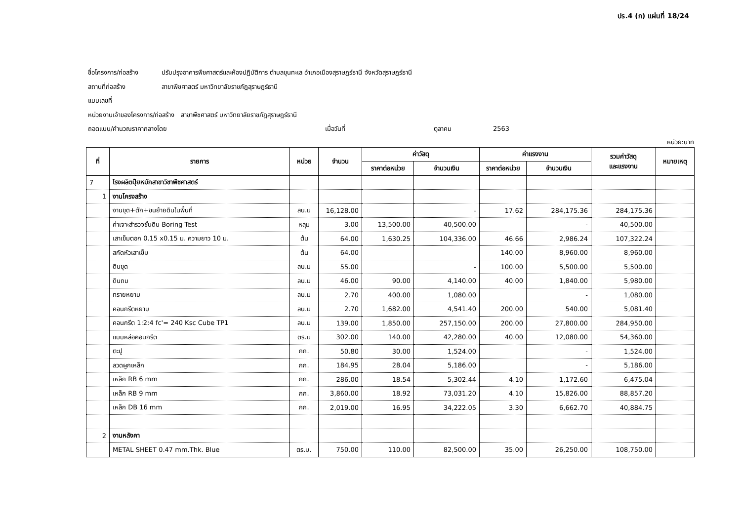ปร.4 (ก) แผ่นที่ 18/24
ชื่อโครงการ/ก่อสร้าง ปรับปรุงอาคารพืชศาสตร์และห้องปฏิบัติการ ตำบลขุนทะเล อำเภอเมืองสุราษฎร์ธานี จังหวัดสุราษฎร์ธานี
สถานที่ก่อสร้าง สาขาพืชศาสตร์ มหาวิทยาลัยราชภัฎสุราษฎร์ธานี
แบบเลขที่
หน่วยงานเจ้าของโครงการ/ก่อสร้าง สาขาพืชศาสตร์ มหาวิทยาลัยราชภัฎสุราษฎร์ธานี
ถอดแบบ/คำนวณราคากลางโดย เมื่อวันที่ ตุลาคม 2563
หน่วย:บาท
| ที่ | รายการ | หน่วย | จำนวน | ค่าวัสดุ | | ค่าแรงงาน | | รวมค่าวัสดุ และแรงงาน | หมายเหตุ |
| --- | --- | --- | --- | --- | --- | --- | --- | --- | --- |
| | | | | ราคาต่อหน่วย | จำนวนเงิน | ราคาต่อหน่วย | จำนวนเงิน | | |
| 7 | โรงผลิตปุ๋ยหมักสาขาวิชาพืชศาสตร์ | | | | | | | | |
| 1 | งานโครงสร้าง | | | | | | | | |
| | งานขุด+ตัก+ขนย้ายดินในพื้นที่ | ลบ.ม | 16,128.00 | | - | 17.62 | 284,175.36 | 284,175.36 | |
| | ค่าเจาะสำรวจชั้นดิน Boring Test | หลุม | 3.00 | 13,500.00 | 40,500.00 | | - | 40,500.00 | |
| | เสาเข็มตอก 0.15 x0.15 ม. ความยาว 10 ม. | ต้น | 64.00 | 1,630.25 | 104,336.00 | 46.66 | 2,986.24 | 107,322.24 | |
| | สกัดหัวเสาเข็ม | ต้น | 64.00 | | | 140.00 | 8,960.00 | 8,960.00 | |
| | ดินขุด | ลบ.ม | 55.00 | | - | 100.00 | 5,500.00 | 5,500.00 | |
| | ดินถม | ลบ.ม | 46.00 | 90.00 | 4,140.00 | 40.00 | 1,840.00 | 5,980.00 | |
| | ทรายหยาบ | ลบ.ม | 2.70 | 400.00 | 1,080.00 | | - | 1,080.00 | |
| | คอนกรีตหยาบ | ลบ.ม | 2.70 | 1,682.00 | 4,541.40 | 200.00 | 540.00 | 5,081.40 | |
| | คอนกรีต 1:2:4 fc'= 240 Ksc Cube TP1 | ลบ.ม | 139.00 | 1,850.00 | 257,150.00 | 200.00 | 27,800.00 | 284,950.00 | |
| | แบบหล่อคอนกรีต | ตร.ม | 302.00 | 140.00 | 42,280.00 | 40.00 | 12,080.00 | 54,360.00 | |
| | ตะปู | กก. | 50.80 | 30.00 | 1,524.00 | | - | 1,524.00 | |
| | ลวดผูกเหล็ก | กก. | 184.95 | 28.04 | 5,186.00 | | - | 5,186.00 | |
| | เหล็ก RB 6 mm | กก. | 286.00 | 18.54 | 5,302.44 | 4.10 | 1,172.60 | 6,475.04 | |
| | เหล็ก RB 9 mm | กก. | 3,860.00 | 18.92 | 73,031.20 | 4.10 | 15,826.00 | 88,857.20 | |
| | เหล็ก DB 16 mm | กก. | 2,019.00 | 16.95 | 34,222.05 | 3.30 | 6,662.70 | 40,884.75 | |
| 2 | งานหลังคา | | | | | | | | |
| | METAL SHEET 0.47 mm.Thk. Blue | ตร.ม. | 750.00 | 110.00 | 82,500.00 | 35.00 | 26,250.00 | 108,750.00 | |